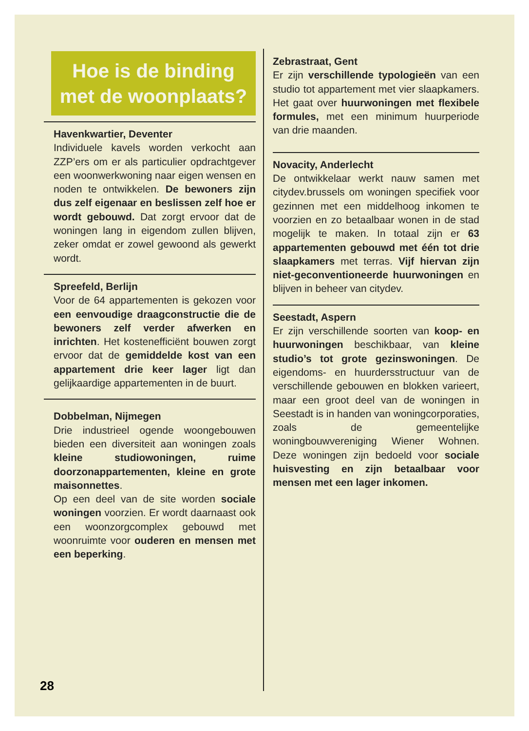Hoe is de binding met de woonplaats?
Havenkwartier, Deventer
Individuele kavels worden verkocht aan ZZP’ers om er als particulier opdrachtgever een woonwerkwoning naar eigen wensen en noden te ontwikkelen. De bewoners zijn dus zelf eigenaar en beslissen zelf hoe er wordt gebouwd. Dat zorgt ervoor dat de woningen lang in eigendom zullen blijven, zeker omdat er zowel gewoond als gewerkt wordt.
Spreefeld, Berlijn
Voor de 64 appartementen is gekozen voor een eenvoudige draagconstructie die de bewoners zelf verder afwerken en inrichten. Het kostenefficiënt bouwen zorgt ervoor dat de gemiddelde kost van een appartement drie keer lager ligt dan gelijkaardige appartementen in de buurt.
Dobbelman, Nijmegen
Drie industrieel ogende woongebouwen bieden een diversiteit aan woningen zoals kleine studiowoningen, ruime doorzonappartementen, kleine en grote maisonnettes.
Op een deel van de site worden sociale woningen voorzien. Er wordt daarnaast ook een woonzorgcomplex gebouwd met woonruimte voor ouderen en mensen met een beperking.
Zebrastraat, Gent
Er zijn verschillende typologieën van een studio tot appartement met vier slaapkamers. Het gaat over huurwoningen met flexibele formules, met een minimum huurperiode van drie maanden.
Novacity, Anderlecht
De ontwikkelaar werkt nauw samen met citydev.brussels om woningen specifiek voor gezinnen met een middelhoog inkomen te voorzien en zo betaalbaar wonen in de stad mogelijk te maken. In totaal zijn er 63 appartementen gebouwd met één tot drie slaapkamers met terras. Vijf hiervan zijn niet-geconventioneerde huurwoningen en blijven in beheer van citydev.
Seestadt, Aspern
Er zijn verschillende soorten van koop- en huurwoningen beschikbaar, van kleine studio’s tot grote gezinswoningen. De eigendoms- en huurdersstructuur van de verschillende gebouwen en blokken varieert, maar een groot deel van de woningen in Seestadt is in handen van woningcorporaties, zoals de gemeentelijke woningbouwvereniging Wiener Wohnen. Deze woningen zijn bedoeld voor sociale huisvesting en zijn betaalbaar voor mensen met een lager inkomen.
28